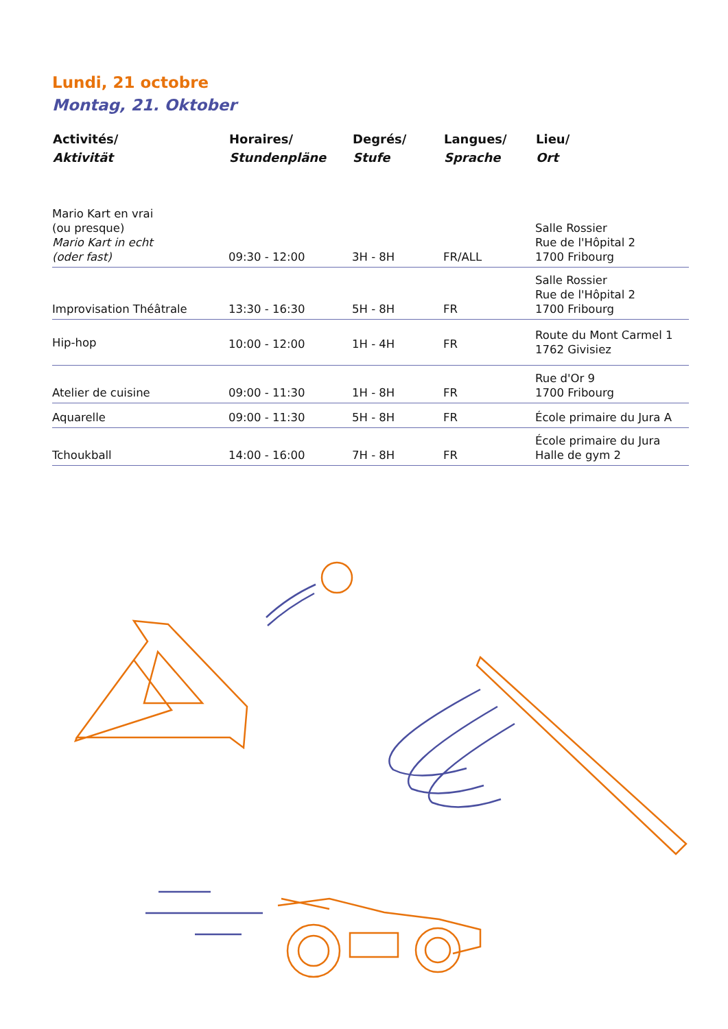Lundi, 21 octobre
Montag, 21. Oktober
| Activités/ Aktivität | Horaires/ Stundenpläne | Degrés/ Stufe | Langues/ Sprache | Lieu/ Ort |
| --- | --- | --- | --- | --- |
| Mario Kart en vrai (ou presque) Mario Kart in echt (oder fast) | 09:30 - 12:00 | 3H - 8H | FR/ALL | Salle Rossier Rue de l'Hôpital 2 1700 Fribourg |
| Improvisation Théâtrale | 13:30 - 16:30 | 5H - 8H | FR | Salle Rossier Rue de l'Hôpital 2 1700 Fribourg |
| Hip-hop | 10:00 - 12:00 | 1H - 4H | FR | Route du Mont Carmel 1 1762 Givisiez |
| Atelier de cuisine | 09:00 - 11:30 | 1H - 8H | FR | Rue d'Or 9 1700 Fribourg |
| Aquarelle | 09:00 - 11:30 | 5H - 8H | FR | École primaire du Jura A |
| Tchoukball | 14:00 - 16:00 | 7H - 8H | FR | École primaire du Jura Halle de gym 2 |